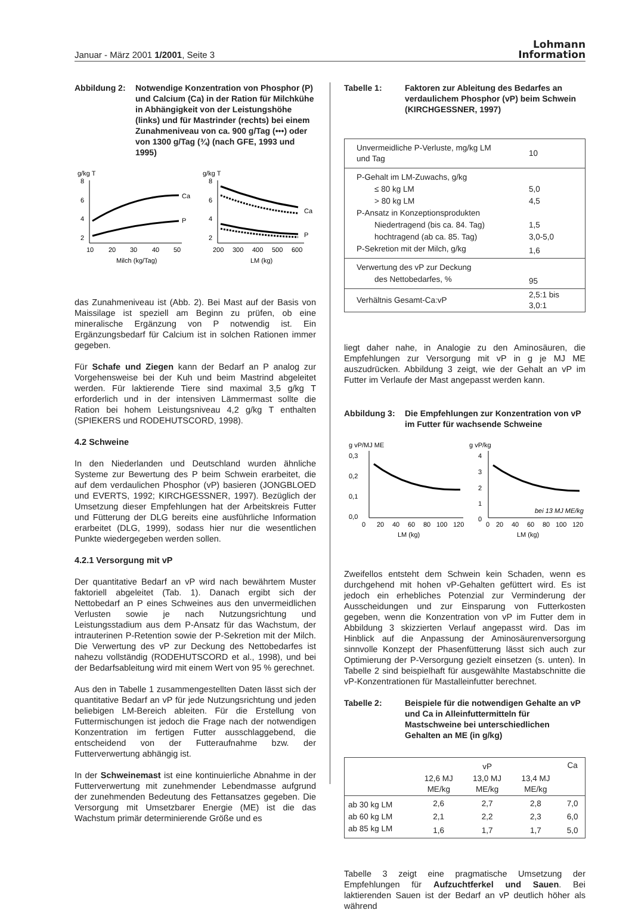Januar - März 2001 1/2001, Seite 3
Lohmann
Information
Abbildung 2: Notwendige Konzentration von Phosphor (P) und Calcium (Ca) in der Ration für Milchkühe in Abhängigkeit von der Leistungshöhe (links) und für Mastrinder (rechts) bei einem Zunahmeniveau von ca. 900 g/Tag (•••) oder von 1300 g/Tag (¾) (nach GFE, 1993 und 1995)
g/kg T
g/kg T
8
6
4
2
Ca
P
10
20
30
40
50
Milch (kg/Tag)
8
6
4
2
Ca
P
200
300
400
500
600
LM (kg)
das Zunahmeniveau ist (Abb. 2). Bei Mast auf der Basis von Maissilage ist speziell am Beginn zu prüfen, ob eine mineralische Ergänzung von P notwendig ist. Ein Ergänzungsbedarf für Calcium ist in solchen Rationen immer gegeben.
Für Schafe und Ziegen kann der Bedarf an P analog zur Vorgehensweise bei der Kuh und beim Mastrind abgeleitet werden. Für laktierende Tiere sind maximal 3,5 g/kg T erforderlich und in der intensiven Lämmermast sollte die Ration bei hohem Leistungsniveau 4,2 g/kg T enthalten (SPIEKERS und RODEHUTSCORD, 1998).
4.2 Schweine
In den Niederlanden und Deutschland wurden ähnliche Systeme zur Bewertung des P beim Schwein erarbeitet, die auf dem verdaulichen Phosphor (vP) basieren (JONGBLOED und EVERTS, 1992; KIRCHGESSNER, 1997). Bezüglich der Umsetzung dieser Empfehlungen hat der Arbeitskreis Futter und Fütterung der DLG bereits eine ausführliche Information erarbeitet (DLG, 1999), sodass hier nur die wesentlichen Punkte wiedergegeben werden sollen.
4.2.1 Versorgung mit vP
Der quantitative Bedarf an vP wird nach bewährtem Muster faktoriell abgeleitet (Tab. 1). Danach ergibt sich der Nettobedarf an P eines Schweines aus den unvermeidlichen Verlusten sowie je nach Nutzungsrichtung und Leistungsstadium aus dem P-Ansatz für das Wachstum, der intrauterinen P-Retention sowie der P-Sekretion mit der Milch. Die Verwertung des vP zur Deckung des Nettobedarfes ist nahezu vollständig (RODEHUTSCORD et al., 1998), und bei der Bedarfsableitung wird mit einem Wert von 95 % gerechnet.
Aus den in Tabelle 1 zusammengestellten Daten lässt sich der quantitative Bedarf an vP für jede Nutzungsrichtung und jeden beliebigen LM-Bereich ableiten. Für die Erstellung von Futtermischungen ist jedoch die Frage nach der notwendigen Konzentration im fertigen Futter ausschlaggebend, die entscheidend von der Futteraufnahme bzw. der Futterverwertung abhängig ist.
In der Schweinemast ist eine kontinuierliche Abnahme in der Futterverwertung mit zunehmender Lebendmasse aufgrund der zunehmenden Bedeutung des Fettansatzes gegeben. Die Versorgung mit Umsetzbarer Energie (ME) ist die das Wachstum primär determinierende Größe und es
Tabelle 1: Faktoren zur Ableitung des Bedarfes an verdaulichem Phosphor (vP) beim Schwein (KIRCHGESSNER, 1997)
| Unvermeidliche P-Verluste, mg/kg LM und Tag | 10 |
| P-Gehalt im LM-Zuwachs, g/kg | |
| ≤ 80 kg LM | 5,0 |
| > 80 kg LM | 4,5 |
| P-Ansatz in Konzeptionsprodukten | |
| Niedertragend (bis ca. 84. Tag) | 1,5 |
| hochtragend (ab ca. 85. Tag) | 3,0-5,0 |
| P-Sekretion mit der Milch, g/kg | 1,6 |
| Verwertung des vP zur Deckung | |
| des Nettobedarfes, % | 95 |
| Verhältnis Gesamt-Ca:vP | 2,5:1 bis 3,0:1 |
liegt daher nahe, in Analogie zu den Aminosäuren, die Empfehlungen zur Versorgung mit vP in g je MJ ME auszudrücken. Abbildung 3 zeigt, wie der Gehalt an vP im Futter im Verlaufe der Mast angepasst werden kann.
Abbildung 3: Die Empfehlungen zur Konzentration von vP im Futter für wachsende Schweine
g vP/MJ ME
g vP/kg
0,3
0,2
0,1
0,0
0
20
40
60
80
100
120
LM (kg)
4
3
2
1
0
bei 13 MJ ME/kg
0
20
40
60
80
100
120
LM (kg)
Zweifellos entsteht dem Schwein kein Schaden, wenn es durchgehend mit hohen vP-Gehalten gefüttert wird. Es ist jedoch ein erhebliches Potenzial zur Verminderung der Ausscheidungen und zur Einsparung von Futterkosten gegeben, wenn die Konzentration von vP im Futter dem in Abbildung 3 skizzierten Verlauf angepasst wird. Das im Hinblick auf die Anpassung der Aminosäurenversorgung sinnvolle Konzept der Phasenfütterung lässt sich auch zur Optimierung der P-Versorgung gezielt einsetzen (s. unten). In Tabelle 2 sind beispielhaft für ausgewählte Mastabschnitte die vP-Konzentrationen für Mastalleinfutter berechnet.
Tabelle 2: Beispiele für die notwendigen Gehalte an vP und Ca in Alleinfuttermitteln für Mastschweine bei unterschiedlichen Gehalten an ME (in g/kg)
| | vP | | | Ca |
| --- | --- | --- | --- | --- |
| | 12,6 MJ ME/kg | 13,0 MJ ME/kg | 13,4 MJ ME/kg | |
| ab 30 kg LM | 2,6 | 2,7 | 2,8 | 7,0 |
| ab 60 kg LM | 2,1 | 2,2 | 2,3 | 6,0 |
| ab 85 kg LM | 1,6 | 1,7 | 1,7 | 5,0 |
Tabelle 3 zeigt eine pragmatische Umsetzung der Empfehlungen für Aufzuchtferkel und Sauen. Bei laktierenden Sauen ist der Bedarf an vP deutlich höher als während